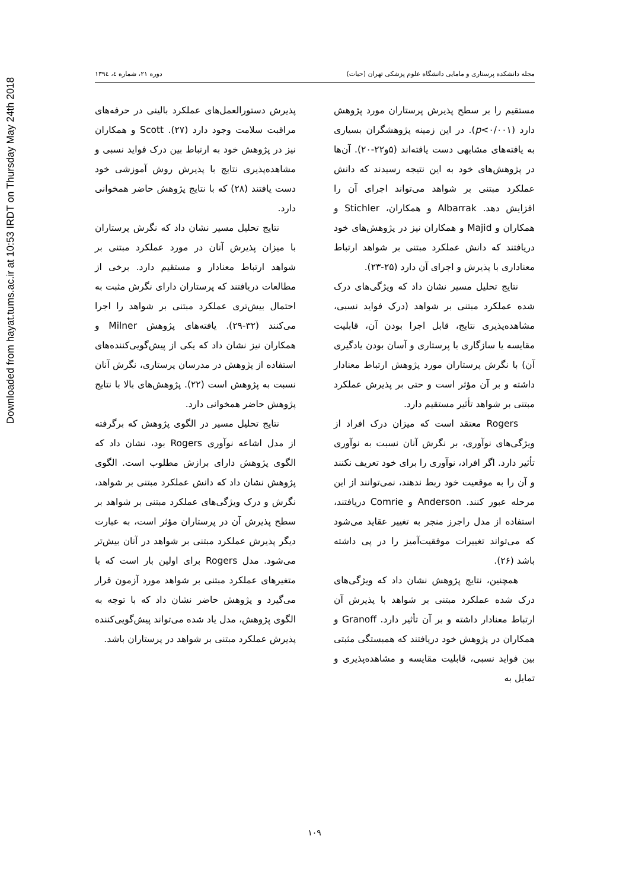Downloaded from hayat.tums.ac.ir at 10:53 IRDT on Thursday May 24th 2018
مجله دانشکده پرستاری و مامایی دانشگاه علوم پزشکی تهران (حیات) دوره ۲۱، شماره ٤، ۱۳۹٤
مستقیم را بر سطح پذیرش پرستاران مورد پژوهش دارد (p<۰/۰۰۱). در این زمینه پژوهشگران بسیاری به یافته‌های مشابهی دست یافته‌اند (۵و۲۲-۲۰). آن‌ها در پژوهش‌های خود به این نتیجه رسیدند که دانش عملکرد مبتنی بر شواهد می‌تواند اجرای آن را افزایش دهد. Albarrak و همکاران، Stichler و همکاران و Majid و همکاران نیز در پژوهش‌های خود دریافتند که دانش عملکرد مبتنی بر شواهد ارتباط معناداری با پذیرش و اجرای آن دارد (۲۵-۲۳).
نتایج تحلیل مسیر نشان داد که ویژگی‌های درک شده عملکرد مبتنی بر شواهد (درک فواید نسبی، مشاهده‌پذیری نتایج، قابل اجرا بودن آن، قابلیت مقایسه یا سازگاری با پرستاری و آسان بودن یادگیری آن) با نگرش پرستاران مورد پژوهش ارتباط معنادار داشته و بر آن مؤثر است و حتی بر پذیرش عملکرد مبتنی بر شواهد تأثیر مستقیم دارد.
Rogers معتقد است که میزان درک افراد از ویژگی‌های نوآوری، بر نگرش آنان نسبت به نوآوری تأثیر دارد. اگر افراد، نوآوری را برای خود تعریف نکنند و آن را به موقعیت خود ربط ندهند، نمی‌توانند از این مرحله عبور کنند. Anderson و Comrie دریافتند، استفاده از مدل راجرز منجر به تغییر عقاید می‌شود که می‌تواند تغییرات موفقیت‌آمیز را در پی داشته باشد (۲۶).
همچنین، نتایج پژوهش نشان داد که ویژگی‌های درک شده عملکرد مبتنی بر شواهد با پذیرش آن ارتباط معنادار داشته و بر آن تأثیر دارد. Granoff و همکاران در پژوهش خود دریافتند که همبستگی مثبتی بین فواید نسبی، قابلیت مقایسه و مشاهده‌پذیری و تمایل به
پذیرش دستورالعمل‌های عملکرد بالینی در حرفه‌های مراقبت سلامت وجود دارد (۲۷). Scott و همکاران نیز در پژوهش خود به ارتباط بین درک فواید نسبی و مشاهده‌پذیری نتایج با پذیرش روش آموزشی خود دست یافتند (۲۸) که با نتایج پژوهش حاضر همخوانی دارد.
نتایج تحلیل مسیر نشان داد که نگرش پرستاران با میزان پذیرش آنان در مورد عملکرد مبتنی بر شواهد ارتباط معنادار و مستقیم دارد. برخی از مطالعات دریافتند که پرستاران دارای نگرش مثبت به احتمال بیش‌تری عملکرد مبتنی بر شواهد را اجرا می‌کنند (۳۲-۲۹). یافته‌های پژوهش Milner و همکاران نیز نشان داد که یکی از پیش‌گویی‌کننده‌های استفاده از پژوهش در مدرسان پرستاری، نگرش آنان نسبت به پژوهش است (۲۲). پژوهش‌های بالا با نتایج پژوهش حاضر همخوانی دارد.
نتایج تحلیل مسیر در الگوی پژوهش که برگرفته از مدل اشاعه نوآوری Rogers بود، نشان داد که الگوی پژوهش دارای برازش مطلوب است. الگوی پژوهش نشان داد که دانش عملکرد مبتنی بر شواهد، نگرش و درک ویژگی‌های عملکرد مبتنی بر شواهد بر سطح پذیرش آن در پرستاران مؤثر است، به عبارت دیگر پذیرش عملکرد مبتنی بر شواهد در آنان بیش‌تر می‌شود. مدل Rogers برای اولین بار است که با متغیرهای عملکرد مبتنی بر شواهد مورد آزمون قرار می‌گیرد و پژوهش حاضر نشان داد که با توجه به الگوی پژوهش، مدل یاد شده می‌تواند پیش‌گویی‌کننده پذیرش عملکرد مبتنی بر شواهد در پرستاران باشد.
۱۰۹